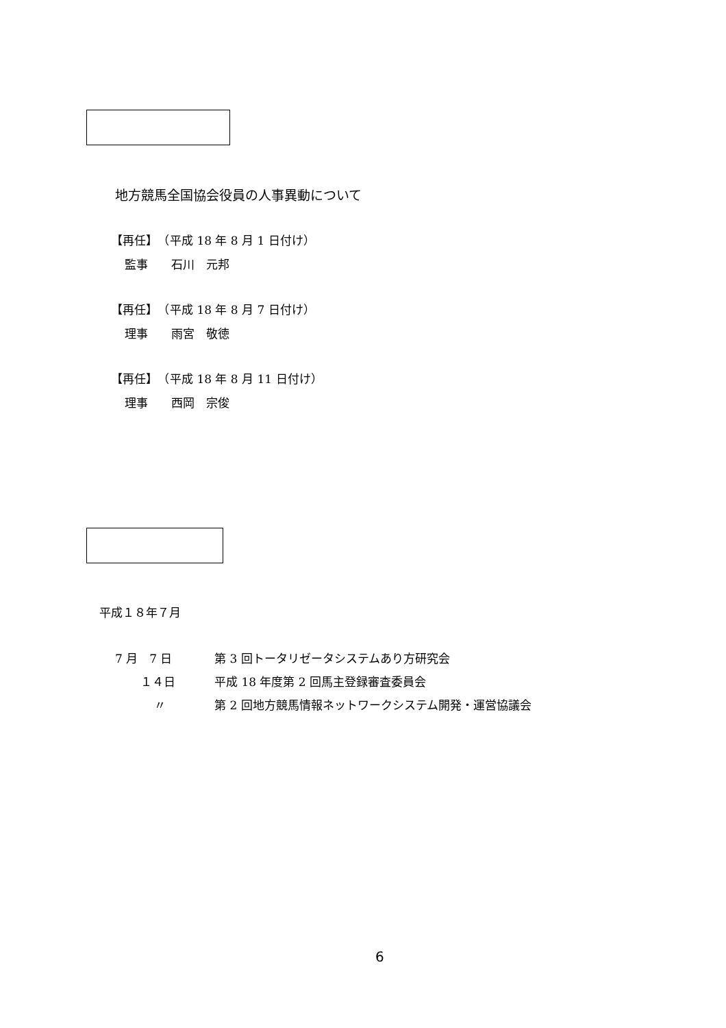地方競馬全国協会役員の人事異動について
【再任】　（平成 18 年 8 月 1 日付け）
監事　　石川　元邦
【再任】　（平成 18 年 8 月 7 日付け）
理事　　雨宮　敬徳
【再任】　（平成 18 年 8 月 11 日付け）
理事　　西岡　宗俊
平成１８年７月
7 月　7 日 第 3 回トータリゼータシステムあり方研究会
１４日 平成 18 年度第 2 回馬主登録審査委員会
〃 第 2 回地方競馬情報ネットワークシステム開発・運営協議会
6